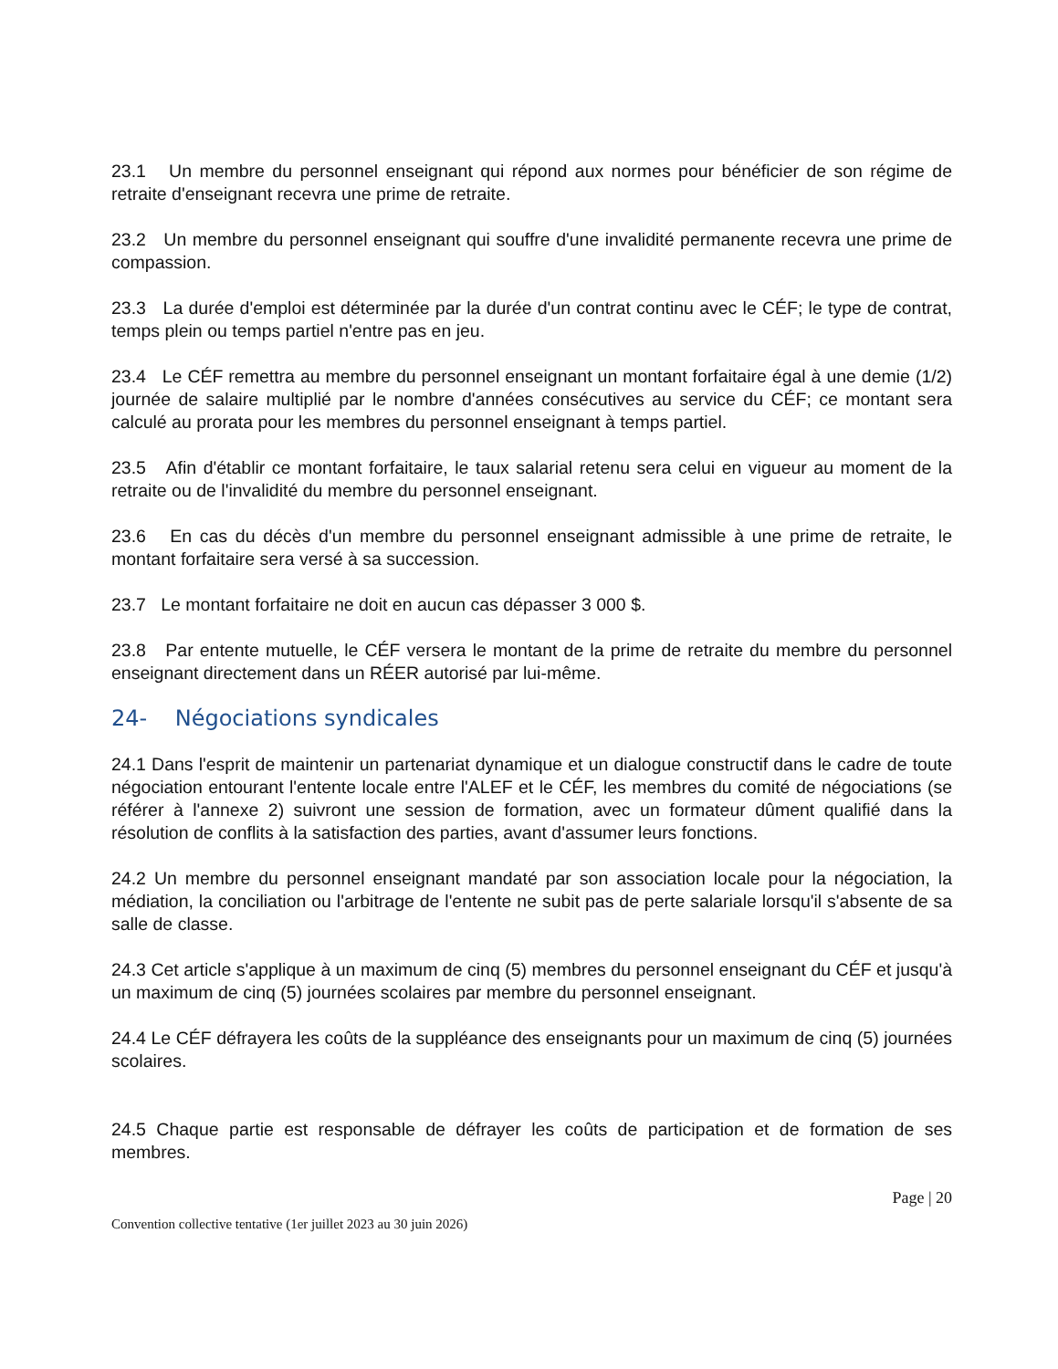23.1 Un membre du personnel enseignant qui répond aux normes pour bénéficier de son régime de retraite d'enseignant recevra une prime de retraite.
23.2 Un membre du personnel enseignant qui souffre d'une invalidité permanente recevra une prime de compassion.
23.3 La durée d'emploi est déterminée par la durée d'un contrat continu avec le CÉF; le type de contrat, temps plein ou temps partiel n'entre pas en jeu.
23.4 Le CÉF remettra au membre du personnel enseignant un montant forfaitaire égal à une demie (1/2) journée de salaire multiplié par le nombre d'années consécutives au service du CÉF; ce montant sera calculé au prorata pour les membres du personnel enseignant à temps partiel.
23.5 Afin d'établir ce montant forfaitaire, le taux salarial retenu sera celui en vigueur au moment de la retraite ou de l'invalidité du membre du personnel enseignant.
23.6 En cas du décès d'un membre du personnel enseignant admissible à une prime de retraite, le montant forfaitaire sera versé à sa succession.
23.7 Le montant forfaitaire ne doit en aucun cas dépasser 3 000 $.
23.8 Par entente mutuelle, le CÉF versera le montant de la prime de retraite du membre du personnel enseignant directement dans un RÉER autorisé par lui-même.
24- Négociations syndicales
24.1 Dans l'esprit de maintenir un partenariat dynamique et un dialogue constructif dans le cadre de toute négociation entourant l'entente locale entre l'ALEF et le CÉF, les membres du comité de négociations (se référer à l'annexe 2) suivront une session de formation, avec un formateur dûment qualifié dans la résolution de conflits à la satisfaction des parties, avant d'assumer leurs fonctions.
24.2 Un membre du personnel enseignant mandaté par son association locale pour la négociation, la médiation, la conciliation ou l'arbitrage de l'entente ne subit pas de perte salariale lorsqu'il s'absente de sa salle de classe.
24.3 Cet article s'applique à un maximum de cinq (5) membres du personnel enseignant du CÉF et jusqu'à un maximum de cinq (5) journées scolaires par membre du personnel enseignant.
24.4 Le CÉF défrayera les coûts de la suppléance des enseignants pour un maximum de cinq (5) journées scolaires.
24.5 Chaque partie est responsable de défrayer les coûts de participation et de formation de ses membres.
Page | 20
Convention collective tentative (1er juillet 2023 au 30 juin 2026)